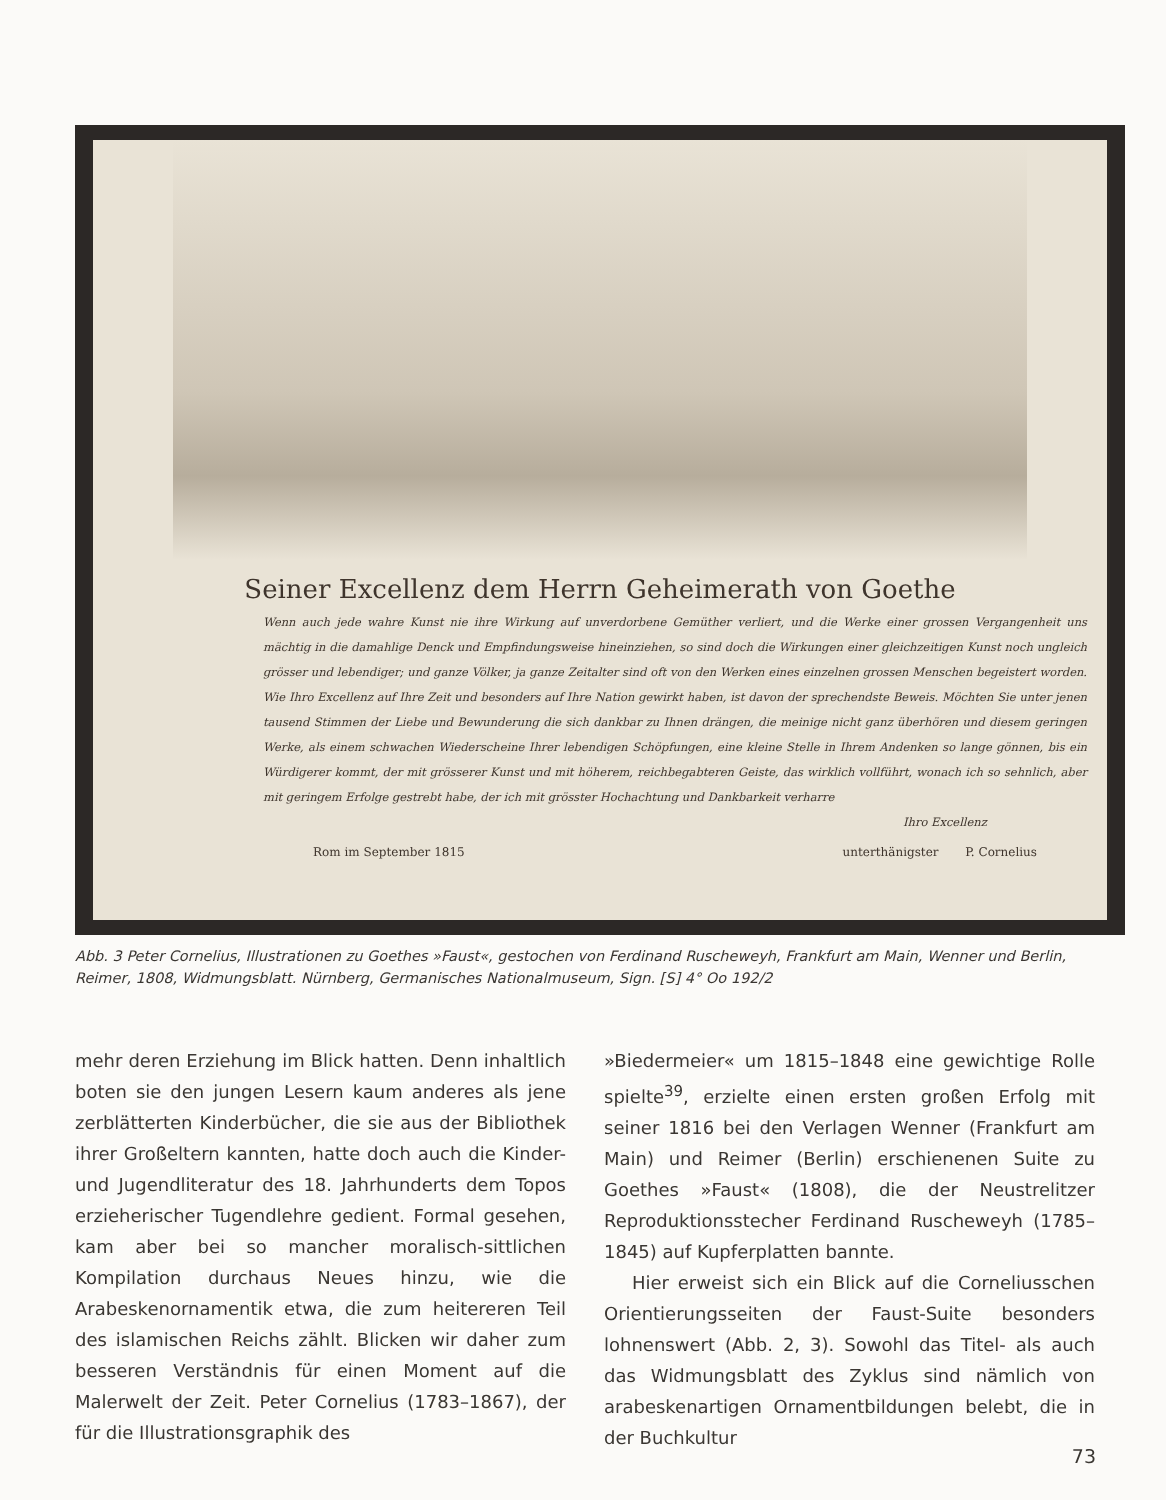Seiner Excellenz dem Herrn Geheimerath von Goethe
Wenn auch jede wahre Kunst nie ihre Wirkung auf unverdorbene Gemüther verliert, und die Werke einer grossen Vergangenheit uns mächtig in die damahlige Denck und Empfindungsweise hineinziehen, so sind doch die Wirkungen einer gleichzeitigen Kunst noch ungleich grösser und lebendiger; und ganze Völker, ja ganze Zeitalter sind oft von den Werken eines einzelnen grossen Menschen begeistert worden. Wie Ihro Excellenz auf Ihre Zeit und besonders auf Ihre Nation gewirkt haben, ist davon der sprechendste Beweis. Möchten Sie unter jenen tausend Stimmen der Liebe und Bewunderung die sich dankbar zu Ihnen drängen, die meinige nicht ganz überhören und diesem geringen Werke, als einem schwachen Wiederscheine Ihrer lebendigen Schöpfungen, eine kleine Stelle in Ihrem Andenken so lange gönnen, bis ein Würdigerer kommt, der mit grösserer Kunst und mit höherem, reichbegabteren Geiste, das wirklich vollführt, wonach ich so sehnlich, aber mit geringem Erfolge gestrebt habe, der ich mit grösster Hochachtung und Dankbarkeit verharre
Ihro Excellenz
Rom im September 1815 unterthänigster P. Cornelius
Abb. 3 Peter Cornelius, Illustrationen zu Goethes »Faust«, gestochen von Ferdinand Ruscheweyh, Frankfurt am Main, Wenner und Berlin, Reimer, 1808, Widmungsblatt. Nürnberg, Germanisches Nationalmuseum, Sign. [S] 4° Oo 192/2
mehr deren Erziehung im Blick hatten. Denn inhaltlich boten sie den jungen Lesern kaum anderes als jene zerblätterten Kinderbücher, die sie aus der Bibliothek ihrer Großeltern kannten, hatte doch auch die Kinder- und Jugendliteratur des 18. Jahrhunderts dem Topos erzieherischer Tugendlehre gedient. Formal gesehen, kam aber bei so mancher moralisch-sittlichen Kompilation durchaus Neues hinzu, wie die Arabeskenornamentik etwa, die zum heitereren Teil des islamischen Reichs zählt. Blicken wir daher zum besseren Verständnis für einen Moment auf die Malerwelt der Zeit. Peter Cornelius (1783–1867), der für die Illustrationsgraphik des
»Biedermeier« um 1815–1848 eine gewichtige Rolle spielte<sup>39</sup>, erzielte einen ersten großen Erfolg mit seiner 1816 bei den Verlagen Wenner (Frankfurt am Main) und Reimer (Berlin) erschienenen Suite zu Goethes »Faust« (1808), die der Neustrelitzer Reproduktionsstecher Ferdinand Ruscheweyh (1785–1845) auf Kupferplatten bannte.
Hier erweist sich ein Blick auf die Corneliusschen Orientierungsseiten der Faust-Suite besonders lohnenswert (Abb. 2, 3). Sowohl das Titel- als auch das Widmungsblatt des Zyklus sind nämlich von arabeskenartigen Ornamentbildungen belebt, die in der Buchkultur
73